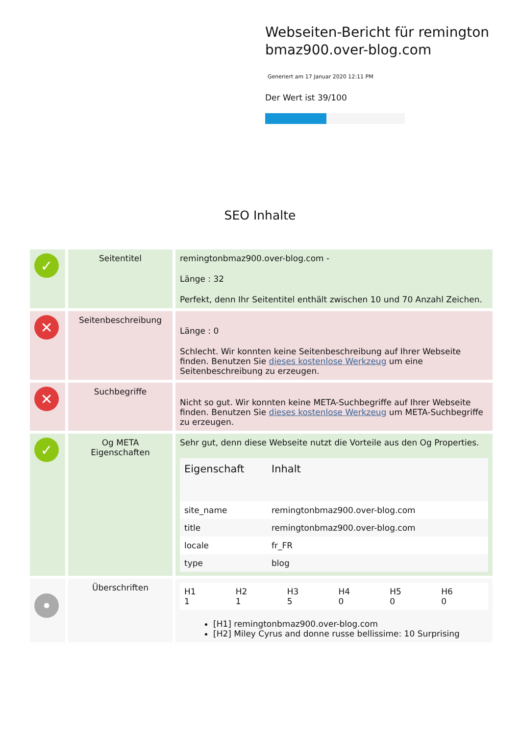Webseiten-Bericht für remington bmaz900.over-blog.com
Generiert am 17 Januar 2020 12:11 PM
Der Wert ist 39/100
SEO Inhalte
| ✓ | Seitentitel | remingtonbmaz900.over-blog.com - Länge : 32 Perfekt, denn Ihr Seitentitel enthält zwischen 10 und 70 Anzahl Zeichen. |
| ✕ | Seitenbeschreibung | Länge : 0 Schlecht. Wir konnten keine Seitenbeschreibung auf Ihrer Webseite finden. Benutzen Sie dieses kostenlose Werkzeug um eine Seitenbeschreibung zu erzeugen. |
| ✕ | Suchbegriffe | Nicht so gut. Wir konnten keine META-Suchbegriffe auf Ihrer Webseite finden. Benutzen Sie dieses kostenlose Werkzeug um META-Suchbegriffe zu erzeugen. |
| ✓ | Og META Eigenschaften | Sehr gut, denn diese Webseite nutzt die Vorteile aus den Og Properties. / Eigenschaft / Inhalt / / --- / --- / / site_name / remingtonbmaz900.over-blog.com / / title / remingtonbmaz900.over-blog.com / / locale / fr_FR / / type / blog / |
| • | Überschriften | / H1 1 / H2 1 / H3 5 / H4 0 / H5 0 / H6 0 / [H1] remingtonbmaz900.over-blog.com [H2] Miley Cyrus and donne russe bellissime: 10 Surprising |